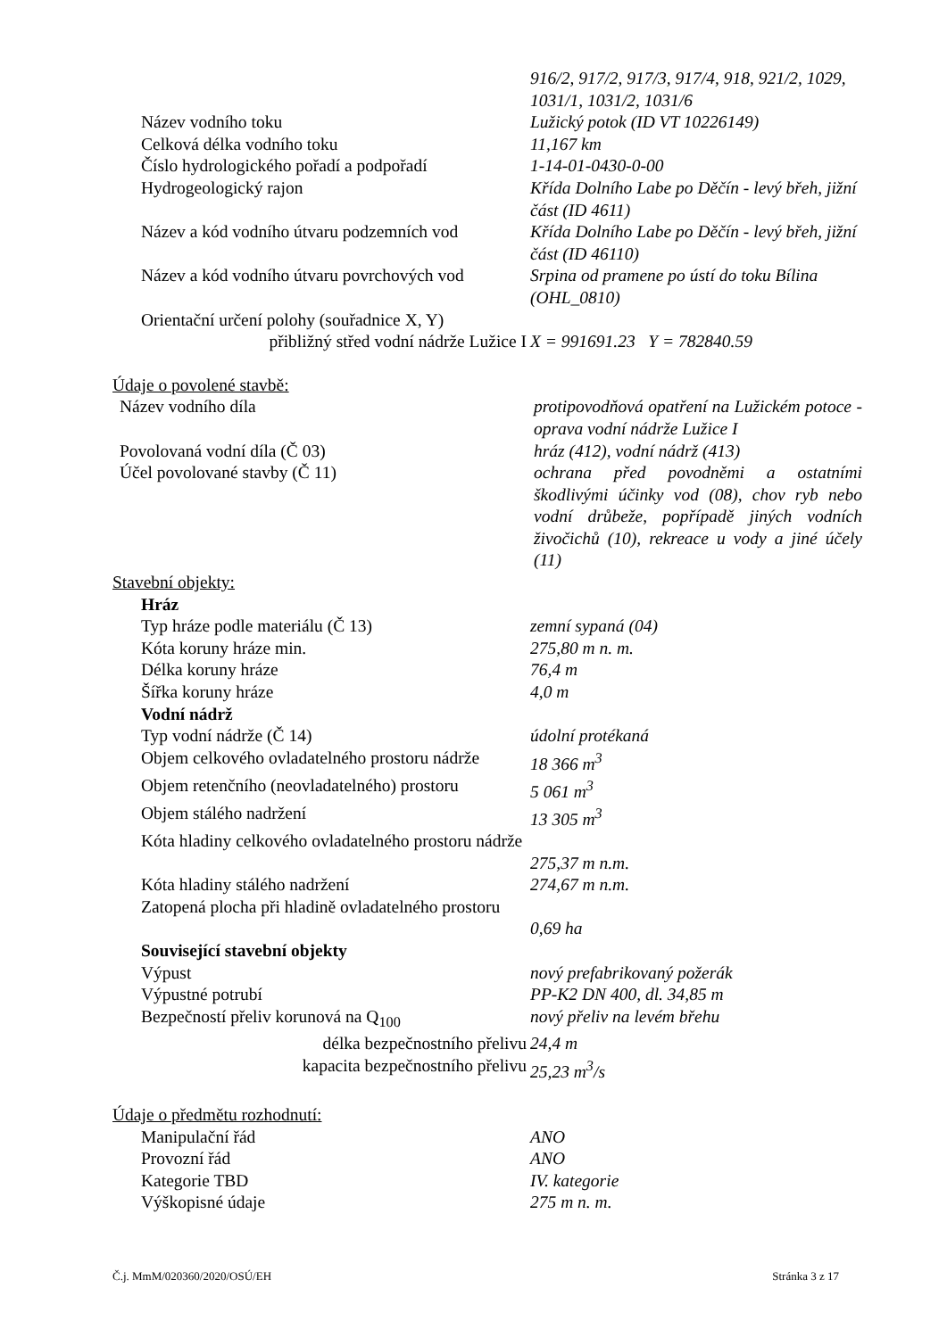916/2, 917/2, 917/3, 917/4, 918, 921/2, 1029, 1031/1, 1031/2, 1031/6
Název vodního toku Lužický potok (ID VT 10226149)
Celková délka vodního toku 11,167 km
Číslo hydrologického pořadí a podpořadí 1-14-01-0430-0-00
Hydrogeologický rajon Křída Dolního Labe po Děčín - levý břeh, jižní část (ID 4611)
Název a kód vodního útvaru podzemních vod
Křída Dolního Labe po Děčín - levý břeh, jižní část (ID 46110)
Název a kód vodního útvaru povrchových vod
Srpina od pramene po ústí do toku Bílina (OHL_0810)
Orientační určení polohy (souřadnice X, Y)
přibližný střed vodní nádrže Lužice I X = 991691.23 Y = 782840.59
Údaje o povolené stavbě:
Název vodního díla protipovodňová opatření na Lužickém potoce - oprava vodní nádrže Lužice I
Povolovaná vodní díla (Č 03) hráz (412), vodní nádrž (413)
Účel povolované stavby (Č 11) ochrana před povodněmi a ostatními škodlivými účinky vod (08), chov ryb nebo vodní drůbeže, popřípadě jiných vodních živočichů (10), rekreace u vody a jiné účely (11)
Stavební objekty:
Hráz
Typ hráze podle materiálu (Č 13) zemní sypaná (04)
Kóta koruny hráze min. 275,80 m n. m.
Délka koruny hráze 76,4 m
Šířka koruny hráze 4,0 m
Vodní nádrž
Typ vodní nádrže (Č 14) údolní protékaná
Objem celkového ovladatelného prostoru nádrže
18 366 m<sup>3</sup>
Objem retenčního (neovladatelného) prostoru
5 061 m<sup>3</sup>
Objem stálého nadržení 13 305 m<sup>3</sup>
Kóta hladiny celkového ovladatelného prostoru nádrže
275,37 m n.m.
Kóta hladiny stálého nadržení 274,67 m n.m.
Zatopená plocha při hladině ovladatelného prostoru
0,69 ha
Související stavební objekty
Výpust nový prefabrikovaný požerák
Výpustné potrubí PP-K2 DN 400, dl. 34,85 m
Bezpečností přeliv korunová na Q<sub>100</sub> nový přeliv na levém břehu
délka bezpečnostního přelivu 24,4 m
kapacita bezpečnostního přelivu 25,23 m<sup>3</sup>/s
Údaje o předmětu rozhodnutí:
Manipulační řád ANO
Provozní řád ANO
Kategorie TBD IV. kategorie
Výškopisné údaje 275 m n. m.
Č.j. MmM/020360/2020/OSÚ/EH Stránka 3 z 17